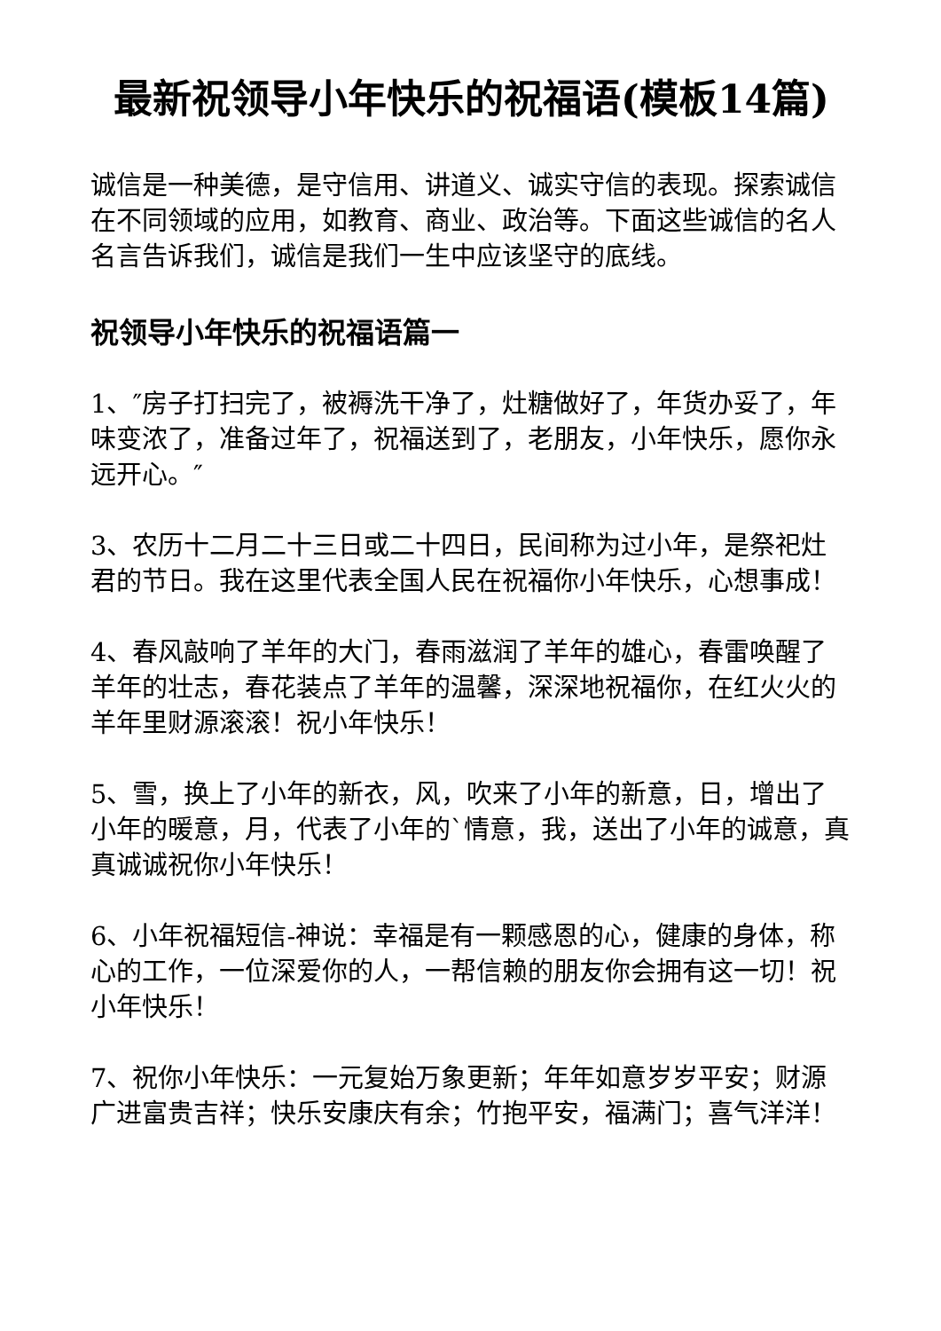最新祝领导小年快乐的祝福语(模板14篇)
诚信是一种美德，是守信用、讲道义、诚实守信的表现。探索诚信在不同领域的应用，如教育、商业、政治等。下面这些诚信的名人名言告诉我们，诚信是我们一生中应该坚守的底线。
祝领导小年快乐的祝福语篇一
1、″房子打扫完了，被褥洗干净了，灶糖做好了，年货办妥了，年味变浓了，准备过年了，祝福送到了，老朋友，小年快乐，愿你永远开心。″
3、农历十二月二十三日或二十四日，民间称为过小年，是祭祀灶君的节日。我在这里代表全国人民在祝福你小年快乐，心想事成！
4、春风敲响了羊年的大门，春雨滋润了羊年的雄心，春雷唤醒了羊年的壮志，春花装点了羊年的温馨，深深地祝福你，在红火火的羊年里财源滚滚！祝小年快乐！
5、雪，换上了小年的新衣，风，吹来了小年的新意，日，增出了小年的暖意，月，代表了小年的`情意，我，送出了小年的诚意，真真诚诚祝你小年快乐！
6、小年祝福短信-神说：幸福是有一颗感恩的心，健康的身体，称心的工作，一位深爱你的人，一帮信赖的朋友你会拥有这一切！祝小年快乐！
7、祝你小年快乐：一元复始万象更新；年年如意岁岁平安；财源广进富贵吉祥；快乐安康庆有余；竹抱平安，福满门；喜气洋洋！